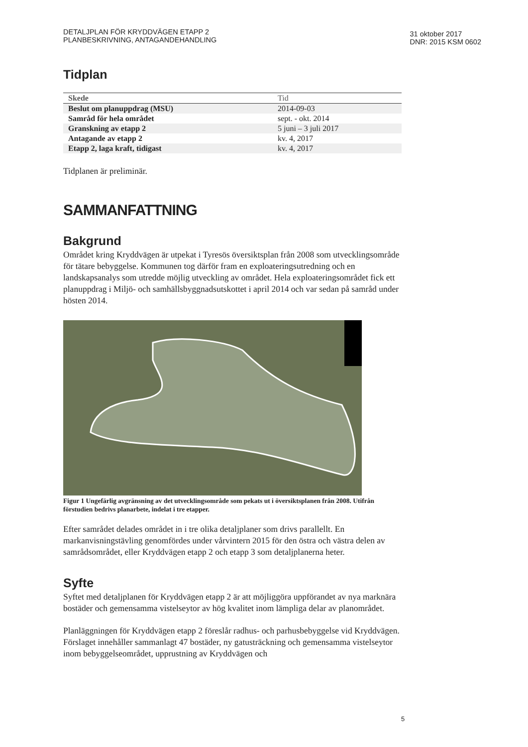DETALJPLAN FÖR KRYDDVÄGEN ETAPP 2
PLANBESKRIVNING, ANTAGANDEHANDLING
31 oktober 2017
DNR: 2015 KSM 0602
Tidplan
| Skede | Tid |
| --- | --- |
| Beslut om planuppdrag (MSU) | 2014-09-03 |
| Samråd för hela området | sept. - okt. 2014 |
| Granskning av etapp 2 | 5 juni – 3 juli 2017 |
| Antagande av etapp 2 | kv. 4, 2017 |
| Etapp 2, laga kraft, tidigast | kv. 4, 2017 |
Tidplanen är preliminär.
SAMMANFATTNING
Bakgrund
Området kring Kryddvägen är utpekat i Tyresös översiktsplan från 2008 som utvecklingsområde för tätare bebyggelse. Kommunen tog därför fram en exploateringsutredning och en landskapsanalys som utredde möjlig utveckling av området. Hela exploateringsområdet fick ett planuppdrag i Miljö- och samhällsbyggnadsutskottet i april 2014 och var sedan på samråd under hösten 2014.
Figur 1 Ungefärlig avgränsning av det utvecklingsområde som pekats ut i översiktsplanen från 2008. Utifrån förstudien bedrivs planarbete, indelat i tre etapper.
Efter samrådet delades området in i tre olika detaljplaner som drivs parallellt. En markanvisningstävling genomfördes under vårvintern 2015 för den östra och västra delen av samrådsområdet, eller Kryddvägen etapp 2 och etapp 3 som detaljplanerna heter.
Syfte
Syftet med detaljplanen för Kryddvägen etapp 2 är att möjliggöra uppförandet av nya marknära bostäder och gemensamma vistelseytor av hög kvalitet inom lämpliga delar av planområdet.
Planläggningen för Kryddvägen etapp 2 föreslår radhus- och parhusbebyggelse vid Kryddvägen. Förslaget innehåller sammanlagt 47 bostäder, ny gatusträckning och gemensamma vistelseytor inom bebyggelseområdet, upprustning av Kryddvägen och
5